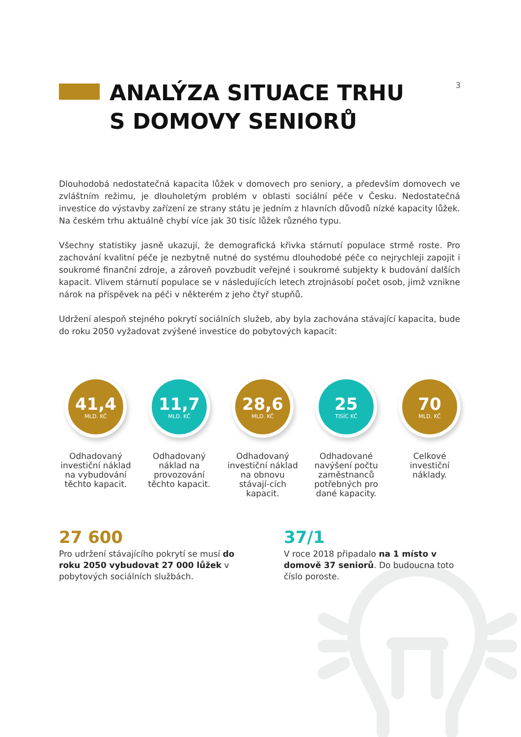3
ANALÝZA SITUACE TRHU
S DOMOVY SENIORŮ
Dlouhodobá nedostatečná kapacita lůžek v domovech pro seniory, a především domovech ve zvláštním režimu, je dlouholetým problém v oblasti sociální péče v Česku. Nedostatečná investice do výstavby zařízení ze strany státu je jedním z hlavních důvodů nízké kapacity lůžek. Na českém trhu aktuálně chybí více jak 30 tisíc lůžek různého typu.
Všechny statistiky jasně ukazují, že demografická křivka stárnutí populace strmě roste. Pro zachování kvalitní péče je nezbytně nutné do systému dlouhodobé péče co nejrychleji zapojit i soukromé finanční zdroje, a zároveň povzbudit veřejné i soukromé subjekty k budování dalších kapacit. Vlivem stárnutí populace se v následujících letech ztrojnásobí počet osob, jimž vznikne nárok na příspěvek na péči v některém z jeho čtyř stupňů.
Udržení alespoň stejného pokrytí sociálních služeb, aby byla zachována stávající kapacita, bude do roku 2050 vyžadovat zvýšené investice do pobytových kapacit:
41,4
MLD. KČ
Odhadovaný investiční náklad na vybudování těchto kapacit.
11,7
MLD. KČ
Odhadovaný náklad na provozování těchto kapacit.
28,6
MLD. KČ
Odhadovaný investiční náklad na obnovu stávají-cích kapacit.
25
TISÍC KČ
Odhadované navýšení počtu zaměstnanců potřebných pro dané kapacity.
70
MLD. KČ
Celkové investiční náklady.
27 600
Pro udržení stávajícího pokrytí se musí do roku 2050 vybudovat 27 000 lůžek v pobytových sociálních službách.
37/1
V roce 2018 připadalo na 1 místo v domově 37 seniorů. Do budoucna toto číslo poroste.